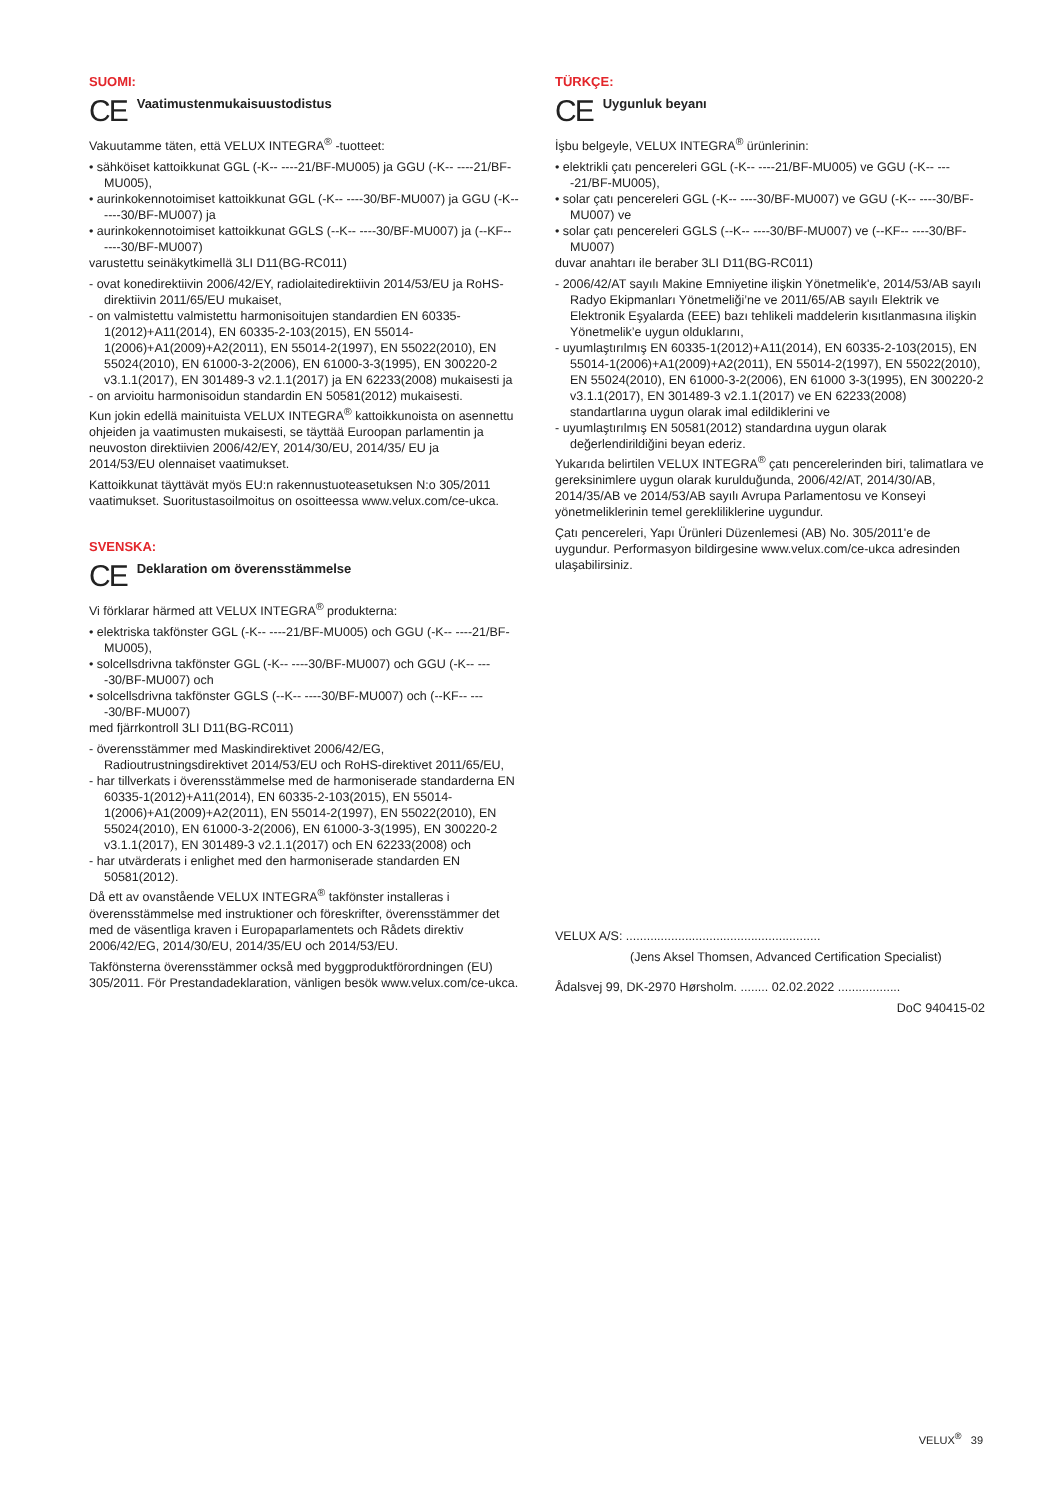SUOMI:
CE Vaatimustenmukaisuustodistus
Vakuutamme täten, että VELUX INTEGRA<sup>®</sup> -tuotteet:
• sähköiset kattoikkunat GGL (-K-- ----21/BF-MU005) ja GGU (-K-- ----21/BF-MU005),
• aurinkokennotoimiset kattoikkunat GGL (-K-- ----30/BF-MU007) ja GGU (-K-- ----30/BF-MU007) ja
• aurinkokennotoimiset kattoikkunat GGLS (--K-- ----30/BF-MU007) ja (--KF-- ----30/BF-MU007)
varustettu seinäkytkimellä 3LI D11(BG-RC011)
- ovat konedirektiivin 2006/42/EY, radiolaitedirektiivin 2014/53/EU ja RoHS-direktiivin 2011/65/EU mukaiset,
- on valmistettu valmistettu harmonisoitujen standardien EN 60335-1(2012)+A11(2014), EN 60335-2-103(2015), EN 55014-1(2006)+A1(2009)+A2(2011), EN 55014-2(1997), EN 55022(2010), EN 55024(2010), EN 61000-3-2(2006), EN 61000-3-3(1995), EN 300220-2 v3.1.1(2017), EN 301489-3 v2.1.1(2017) ja EN 62233(2008) mukaisesti ja
- on arvioitu harmonisoidun standardin EN 50581(2012) mukaisesti.
Kun jokin edellä mainituista VELUX INTEGRA<sup>®</sup> kattoikkunoista on asennettu ohjeiden ja vaatimusten mukaisesti, se täyttää Euroopan parlamentin ja neuvoston direktiivien 2006/42/EY, 2014/30/EU, 2014/35/ EU ja
2014/53/EU olennaiset vaatimukset.
Kattoikkunat täyttävät myös EU:n rakennustuoteasetuksen N:o 305/2011 vaatimukset. Suoritustasoilmoitus on osoitteessa www.velux.com/ce-ukca.
SVENSKA:
CE Deklaration om överensstämmelse
Vi förklarar härmed att VELUX INTEGRA<sup>®</sup> produkterna:
• elektriska takfönster GGL (-K-- ----21/BF-MU005) och GGU (-K-- ----21/BF-MU005),
• solcellsdrivna takfönster GGL (-K-- ----30/BF-MU007) och GGU (-K-- ----30/BF-MU007) och
• solcellsdrivna takfönster GGLS (--K-- ----30/BF-MU007) och (--KF-- ----30/BF-MU007)
med fjärrkontroll 3LI D11(BG-RC011)
- överensstämmer med Maskindirektivet 2006/42/EG, Radioutrustningsdirektivet 2014/53/EU och RoHS-direktivet 2011/65/EU,
- har tillverkats i överensstämmelse med de harmoniserade standarderna EN 60335-1(2012)+A11(2014), EN 60335-2-103(2015), EN 55014-1(2006)+A1(2009)+A2(2011), EN 55014-2(1997), EN 55022(2010), EN 55024(2010), EN 61000-3-2(2006), EN 61000-3-3(1995), EN 300220-2 v3.1.1(2017), EN 301489-3 v2.1.1(2017) och EN 62233(2008) och
- har utvärderats i enlighet med den harmoniserade standarden EN 50581(2012).
Då ett av ovanstående VELUX INTEGRA<sup>®</sup> takfönster installeras i överensstämmelse med instruktioner och föreskrifter, överensstämmer det med de väsentliga kraven i Europaparlamentets och Rådets direktiv 2006/42/EG, 2014/30/EU, 2014/35/EU och 2014/53/EU.
Takfönsterna överensstämmer också med byggproduktförordningen (EU) 305/2011. För Prestandadeklaration, vänligen besök www.velux.com/ce-ukca.
TÜRKÇE:
CE Uygunluk beyanı
İşbu belgeyle, VELUX INTEGRA<sup>®</sup> ürünlerinin:
• elektrikli çatı pencereleri GGL (-K-- ----21/BF-MU005) ve GGU (-K-- ----21/BF-MU005),
• solar çatı pencereleri GGL (-K-- ----30/BF-MU007) ve GGU (-K-- ----30/BF-MU007) ve
• solar çatı pencereleri GGLS (--K-- ----30/BF-MU007) ve (--KF-- ----30/BF-MU007)
duvar anahtarı ile beraber 3LI D11(BG-RC011)
- 2006/42/AT sayılı Makine Emniyetine ilişkin Yönetmelik'e, 2014/53/AB sayılı Radyo Ekipmanları Yönetmeliği’ne ve 2011/65/AB sayılı Elektrik ve Elektronik Eşyalarda (EEE) bazı tehlikeli maddelerin kısıtlanmasına ilişkin Yönetmelik’e uygun olduklarını,
- uyumlaştırılmış EN 60335-1(2012)+A11(2014), EN 60335-2-103(2015), EN 55014-1(2006)+A1(2009)+A2(2011), EN 55014-2(1997), EN 55022(2010), EN 55024(2010), EN 61000-3-2(2006), EN 61000 3-3(1995), EN 300220-2 v3.1.1(2017), EN 301489-3 v2.1.1(2017) ve EN 62233(2008) standartlarına uygun olarak imal edildiklerini ve
- uyumlaştırılmış EN 50581(2012) standardına uygun olarak değerlendirildiğini beyan ederiz.
Yukarıda belirtilen VELUX INTEGRA<sup>®</sup> çatı pencerelerinden biri, talimatlara ve gereksinimlere uygun olarak kurulduğunda, 2006/42/AT, 2014/30/AB, 2014/35/AB ve 2014/53/AB sayılı Avrupa Parlamentosu ve Konseyi yönetmeliklerinin temel gerekliliklerine uygundur.
Çatı pencereleri, Yapı Ürünleri Düzenlemesi (AB) No. 305/2011'e de uygundur. Performasyon bildirgesine www.velux.com/ce-ukca adresinden ulaşabilirsiniz.
VELUX A/S: ........................................................
(Jens Aksel Thomsen, Advanced Certification Specialist)
Ådalsvej 99, DK-2970 Hørsholm. ........ 02.02.2022 ..................
DoC 940415-02
VELUX<sup>®</sup> 39